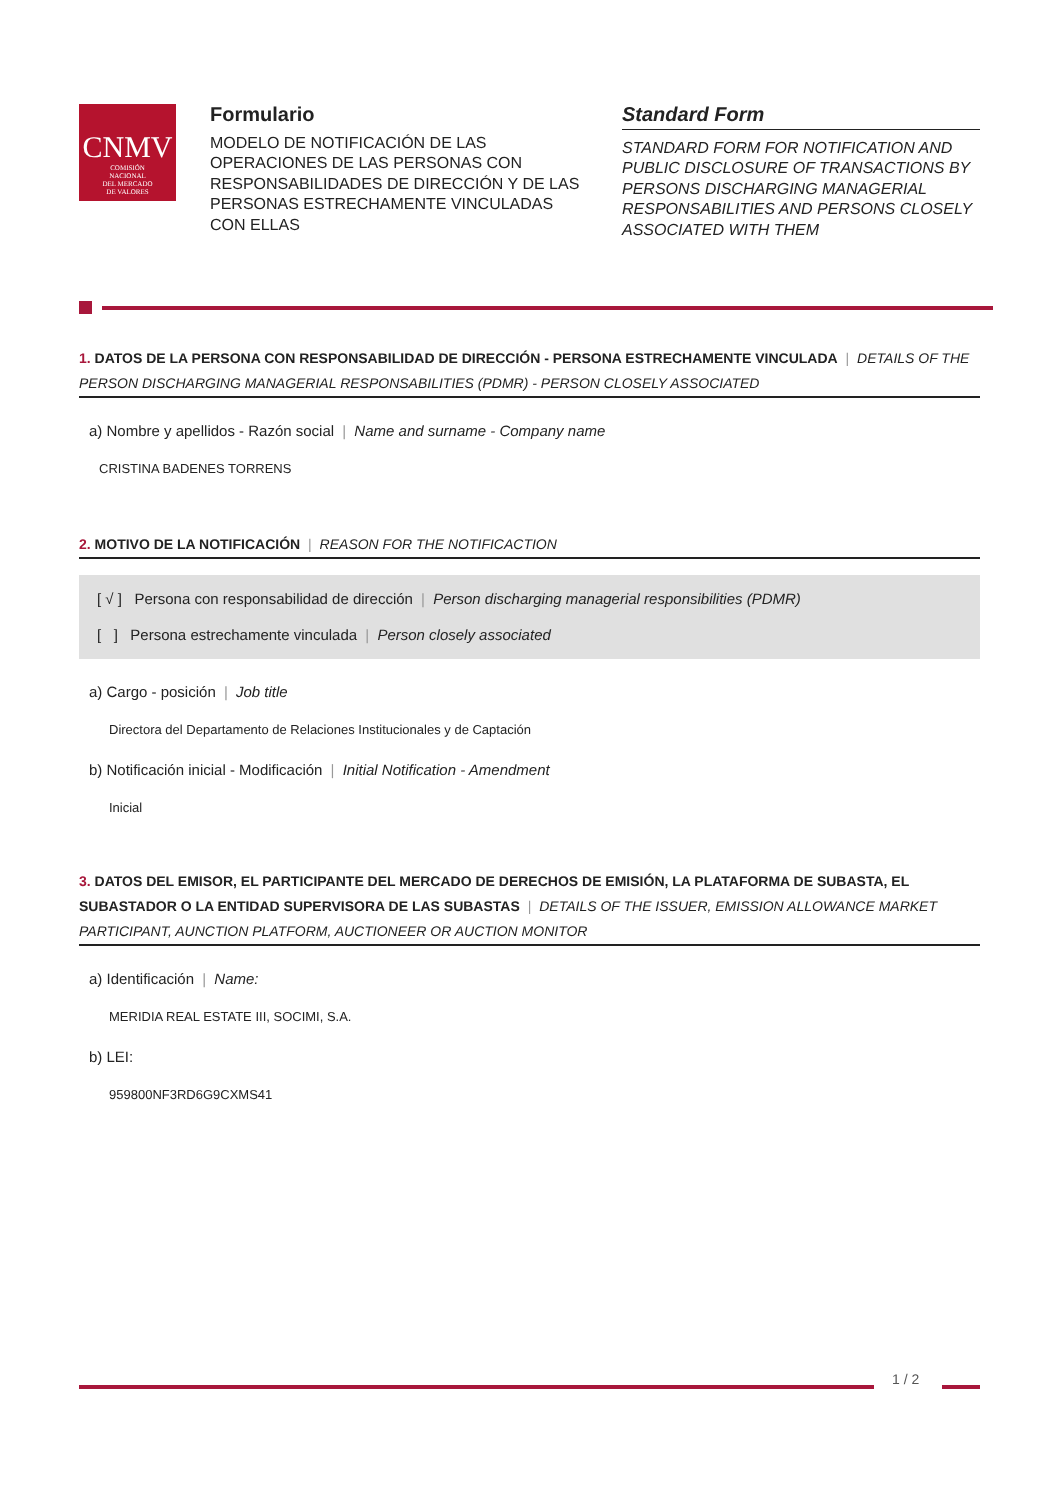CNMV
COMISIÓN
NACIONAL
DEL MERCADO
DE VALORES
Formulario
MODELO DE NOTIFICACIÓN DE LAS OPERACIONES DE LAS PERSONAS CON RESPONSABILIDADES DE DIRECCIÓN Y DE LAS PERSONAS ESTRECHAMENTE VINCULADAS CON ELLAS
Standard Form
STANDARD FORM FOR NOTIFICATION AND PUBLIC DISCLOSURE OF TRANSACTIONS BY PERSONS DISCHARGING MANAGERIAL RESPONSABILITIES AND PERSONS CLOSELY ASSOCIATED WITH THEM
1. DATOS DE LA PERSONA CON RESPONSABILIDAD DE DIRECCIÓN - PERSONA ESTRECHAMENTE VINCULADA | DETAILS OF THE PERSON DISCHARGING MANAGERIAL RESPONSABILITIES (PDMR) - PERSON CLOSELY ASSOCIATED
a) Nombre y apellidos - Razón social | Name and surname - Company name
CRISTINA BADENES TORRENS
2. MOTIVO DE LA NOTIFICACIÓN | REASON FOR THE NOTIFICACTION
[ √ ] Persona con responsabilidad de dirección | Person discharging managerial responsibilities (PDMR)
[ ] Persona estrechamente vinculada | Person closely associated
a) Cargo - posición | Job title
Directora del Departamento de Relaciones Institucionales y de Captación
b) Notificación inicial - Modificación | Initial Notification - Amendment
Inicial
3. DATOS DEL EMISOR, EL PARTICIPANTE DEL MERCADO DE DERECHOS DE EMISIÓN, LA PLATAFORMA DE SUBASTA, EL SUBASTADOR O LA ENTIDAD SUPERVISORA DE LAS SUBASTAS | DETAILS OF THE ISSUER, EMISSION ALLOWANCE MARKET PARTICIPANT, AUNCTION PLATFORM, AUCTIONEER OR AUCTION MONITOR
a) Identificación | Name:
MERIDIA REAL ESTATE III, SOCIMI, S.A.
b) LEI:
959800NF3RD6G9CXMS41
1 / 2